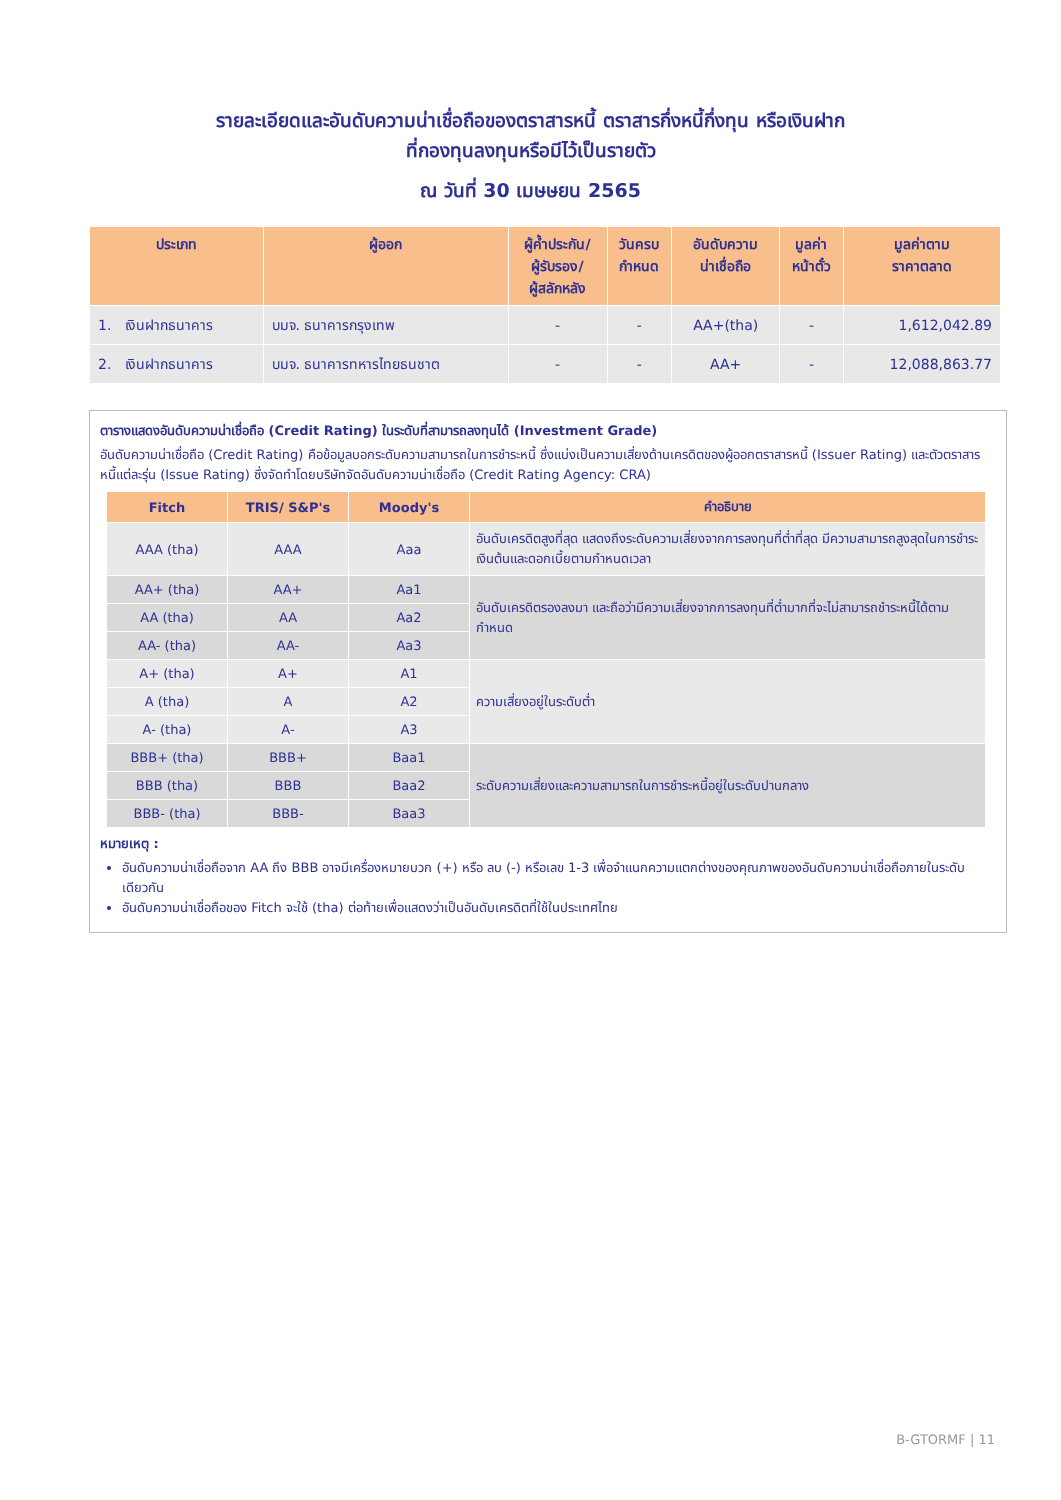รายละเอียดและอันดับความน่าเชื่อถือของตราสารหนี้ ตราสารกึ่งหนี้กึ่งทุน หรือเงินฝาก
ที่กองทุนลงทุนหรือมีไว้เป็นรายตัว
ณ วันที่ 30 เมษษยน 2565
| ประเภท | ผู้ออก | ผู้ค้ำประกัน/ ผู้รับรอง/ ผู้สลักหลัง | วันครบ กำหนด | อันดับความ น่าเชื่อถือ | มูลค่า หน้าตั๋ว | มูลค่าตาม ราคาตลาด |
| --- | --- | --- | --- | --- | --- | --- |
| 1. เงินฝากธนาคาร | บมจ. ธนาคารกรุงเทพ | - | - | AA+(tha) | - | 1,612,042.89 |
| 2. เงินฝากธนาคาร | บมจ. ธนาคารทหารไทยธนชาต | - | - | AA+ | - | 12,088,863.77 |
ตารางแสดงอันดับความน่าเชื่อถือ (Credit Rating) ในระดับที่สามารถลงทุนได้ (Investment Grade)
อันดับความน่าเชื่อถือ (Credit Rating) คือข้อมูลบอกระดับความสามารถในการชำระหนี้ ซึ่งแบ่งเป็นความเสี่ยงด้านเครดิตของผู้ออกตราสารหนี้ (Issuer Rating) และตัวตราสารหนี้แต่ละรุ่น (Issue Rating) ซึ่งจัดทำโดยบริษัทจัดอันดับความน่าเชื่อถือ (Credit Rating Agency: CRA)
| Fitch | TRIS/ S&P's | Moody's | คำอธิบาย |
| --- | --- | --- | --- |
| AAA (tha) | AAA | Aaa | อันดับเครดิตสูงที่สุด แสดงถึงระดับความเสี่ยงจากการลงทุนที่ต่ำที่สุด มีความสามารถสูงสุดในการชำระเงินต้นและดอกเบี้ยตามกำหนดเวลา |
| AA+ (tha) | AA+ | Aa1 | อันดับเครดิตรองลงมา และถือว่ามีความเสี่ยงจากการลงทุนที่ต่ำมากที่จะไม่สามารถชำระหนี้ได้ตามกำหนด |
| AA (tha) | AA | Aa2 | |
| AA- (tha) | AA- | Aa3 | |
| A+ (tha) | A+ | A1 | ความเสี่ยงอยู่ในระดับต่ำ |
| A (tha) | A | A2 | |
| A- (tha) | A- | A3 | |
| BBB+ (tha) | BBB+ | Baa1 | ระดับความเสี่ยงและความสามารถในการชำระหนี้อยู่ในระดับปานกลาง |
| BBB (tha) | BBB | Baa2 | |
| BBB- (tha) | BBB- | Baa3 | |
หมายเหตุ :
อันดับความน่าเชื่อถือจาก AA ถึง BBB อาจมีเครื่องหมายบวก (+) หรือ ลบ (-) หรือเลข 1-3 เพื่อจำแนกความแตกต่างของคุณภาพของอันดับความน่าเชื่อถือภายในระดับเดียวกัน
อันดับความน่าเชื่อถือของ Fitch จะใช้ (tha) ต่อท้ายเพื่อแสดงว่าเป็นอันดับเครดิตที่ใช้ในประเทศไทย
B-GTORMF | 11